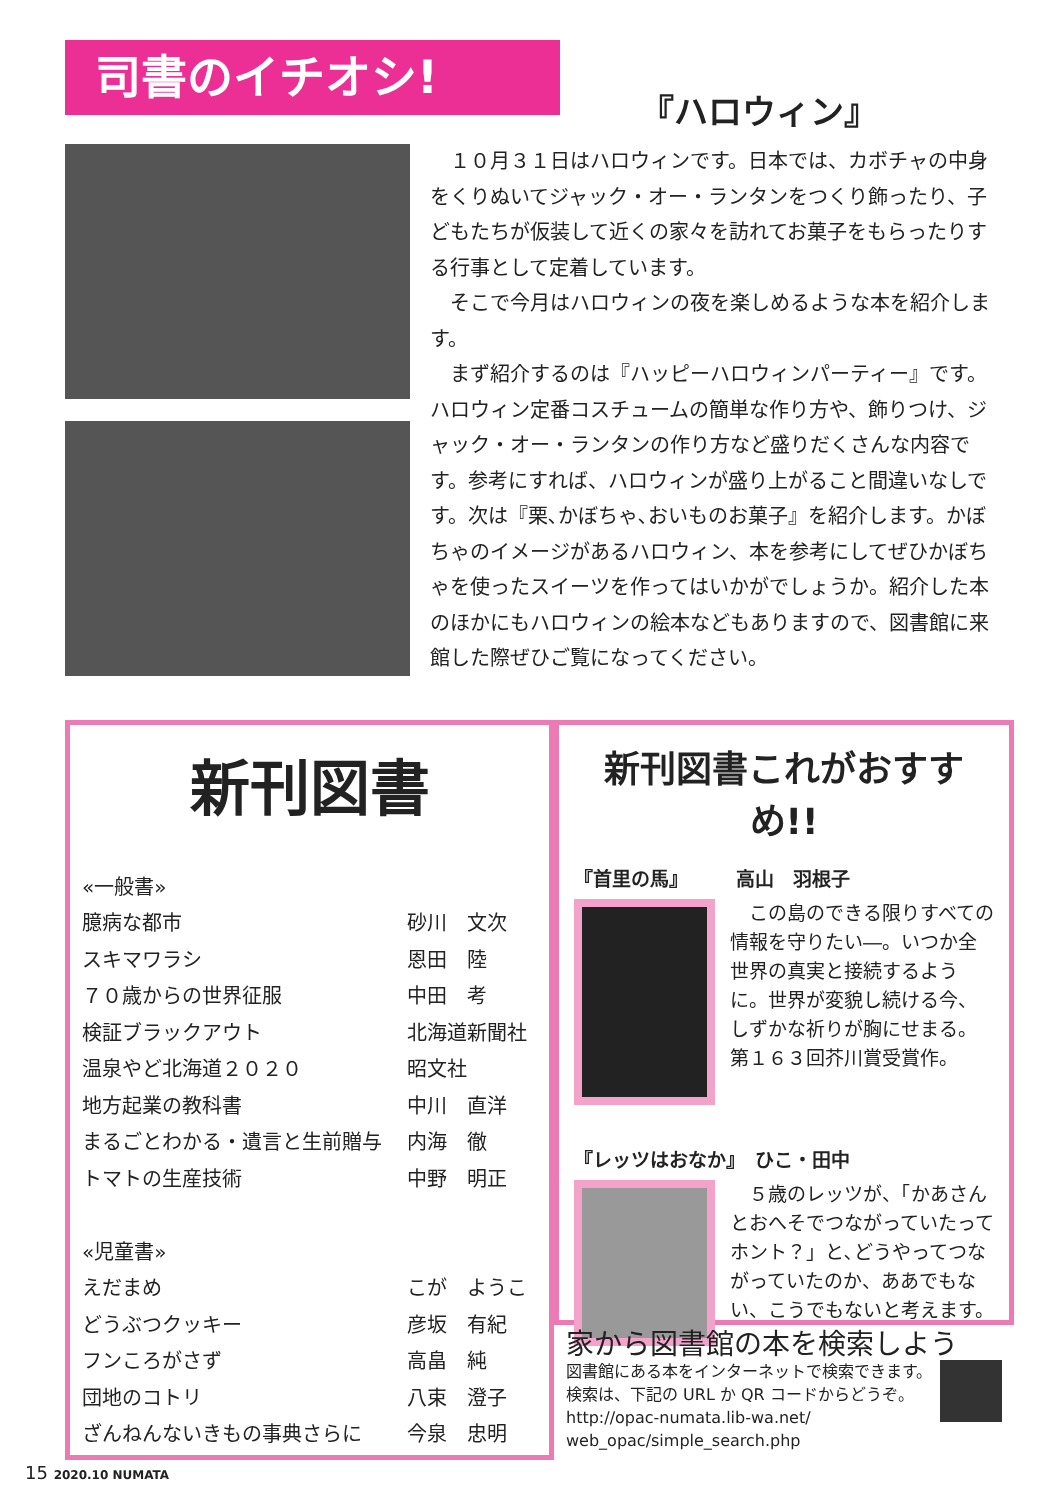司書のイチオシ!
『ハロウィン』
　１０月３１日はハロウィンです。日本では、カボチャの中身をくりぬいてジャック・オー・ランタンをつくり飾ったり、子どもたちが仮装して近くの家々を訪れてお菓子をもらったりする行事として定着しています。
　そこで今月はハロウィンの夜を楽しめるような本を紹介します。
　まず紹介するのは『ハッピーハロウィンパーティー』です。ハロウィン定番コスチュームの簡単な作り方や、飾りつけ、ジャック・オー・ランタンの作り方など盛りだくさんな内容です。参考にすれば、ハロウィンが盛り上がること間違いなしです。次は『栗､かぼちゃ､おいものお菓子』を紹介します。かぼちゃのイメージがあるハロウィン、本を参考にしてぜひかぼちゃを使ったスイーツを作ってはいかがでしょうか。紹介した本のほかにもハロウィンの絵本などもありますので、図書館に来館した際ぜひご覧になってください。
新刊図書
| «一般書» | |
| 臆病な都市 | 砂川 文次 |
| スキマワラシ | 恩田 陸 |
| ７０歳からの世界征服 | 中田 考 |
| 検証ブラックアウト | 北海道新聞社 |
| 温泉やど北海道２０２０ | 昭文社 |
| 地方起業の教科書 | 中川 直洋 |
| まるごとわかる・遺言と生前贈与 | 内海 徹 |
| トマトの生産技術 | 中野 明正 |
| «児童書» | |
| えだまめ | こが ようこ |
| どうぶつクッキー | 彦坂 有紀 |
| フンころがさず | 高畠 純 |
| 団地のコトリ | 八束 澄子 |
| ざんねんないきもの事典さらに | 今泉 忠明 |
新刊図書これがおすすめ!!
『首里の馬』　　　高山　羽根子
　この島のできる限りすべての情報を守りたい―。いつか全世界の真実と接続するように。世界が変貌し続ける今、しずかな祈りが胸にせまる。第１６３回芥川賞受賞作。
『レッツはおなか』　ひこ・田中
　５歳のレッツが、「かあさんとおへそでつながっていたってホント？」と､どうやってつながっていたのか、ああでもない、こうでもないと考えます。
家から図書館の本を検索しよう
図書館にある本をインターネットで検索できます。検索は、下記の URL か QR コードからどうぞ。
http://opac-numata.lib-wa.net/
web_opac/simple_search.php
15 2020.10 NUMATA